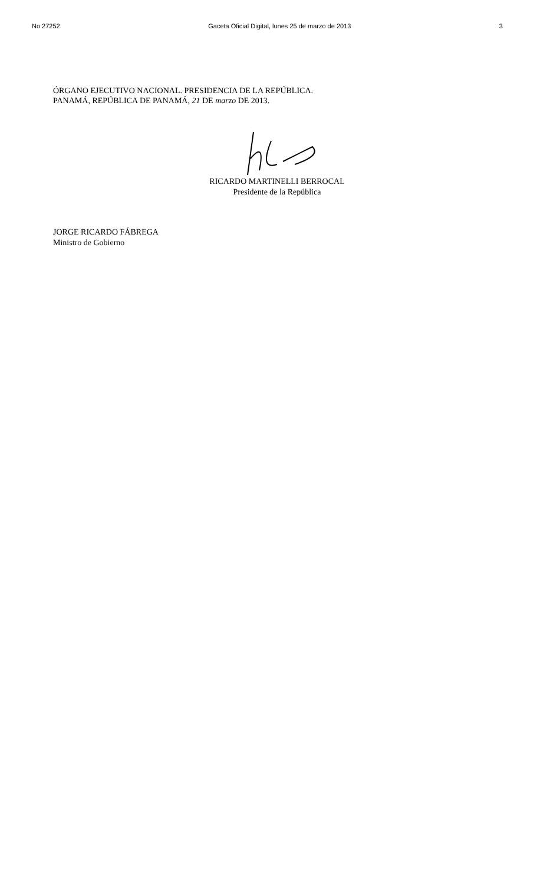No 27252 Gaceta Oficial Digital, lunes 25 de marzo de 2013 3
ÓRGANO EJECUTIVO NACIONAL. PRESIDENCIA DE LA REPÚBLICA.
PANAMÁ, REPÚBLICA DE PANAMÁ, 21 DE marzo DE 2013.
RICARDO MARTINELLI BERROCAL
Presidente de la República
JORGE RICARDO FÁBREGA
Ministro de Gobierno